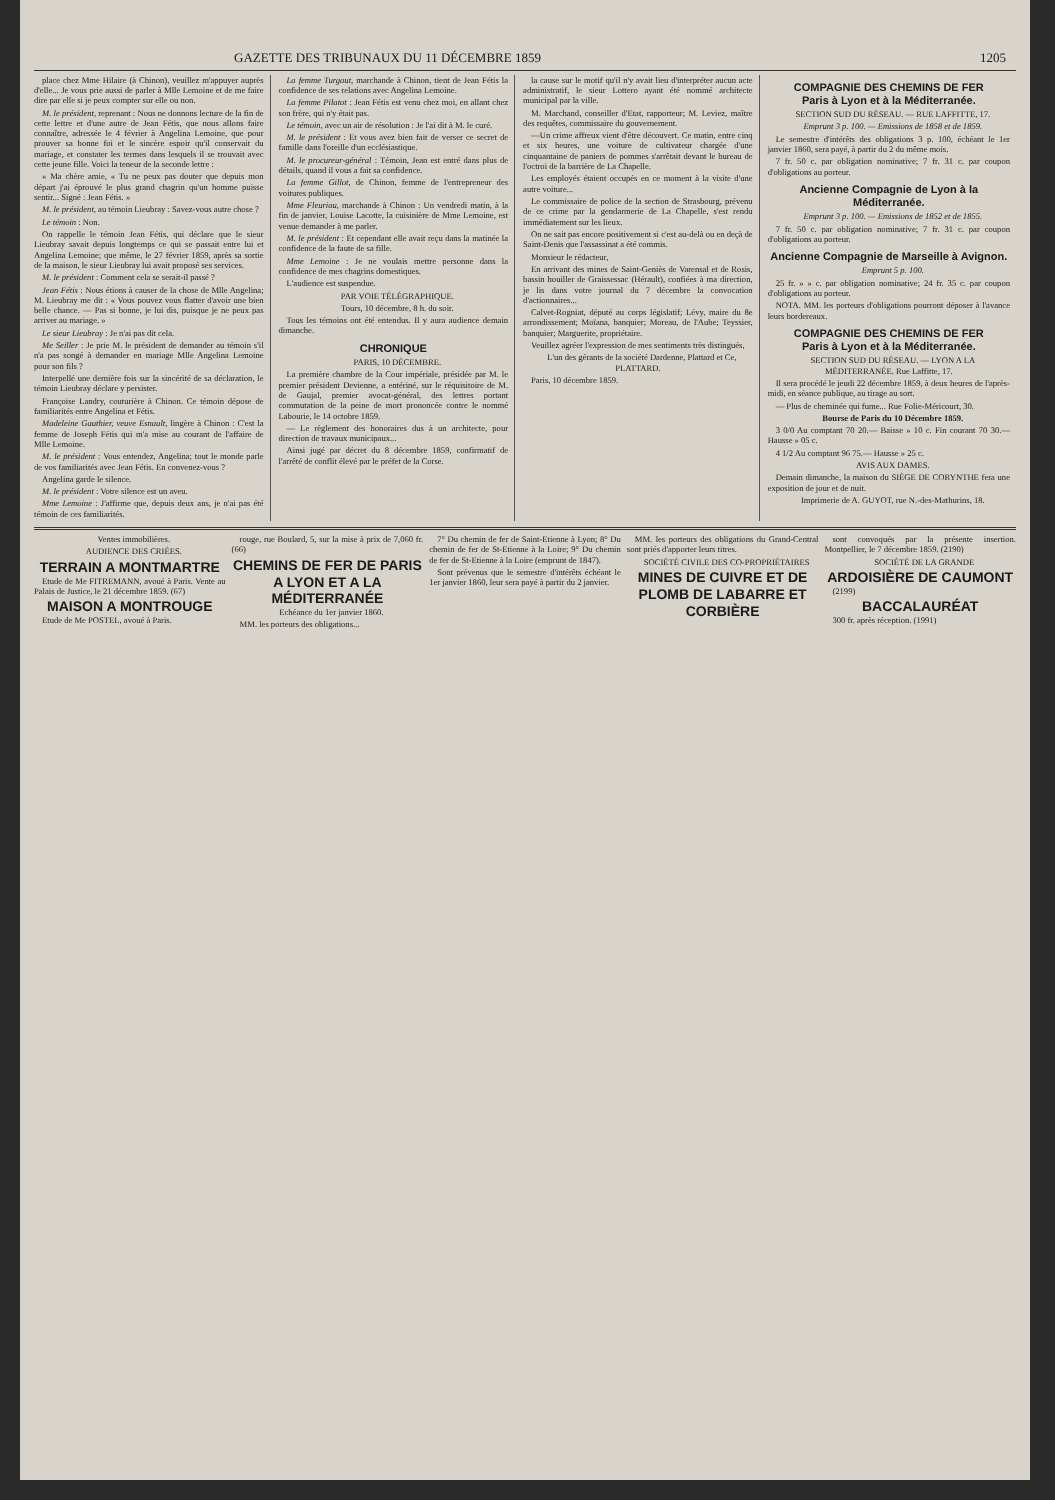GAZETTE DES TRIBUNAUX DU 11 DÉCEMBRE 1859 1205
place chez Mme Hilaire (à Chinon), veuillez m'appuyer auprès d'elle... Je vous prie aussi de parler à Mlle Lemoine et de me faire dire par elle si je peux compter sur elle ou non.
M. le président, reprenant : Nous ne donnons lecture de la fin de cette lettre et d'une autre de Jean Fétis, que nous allons faire connaître, adressée le 4 février à Angelina Lemoine, que pour prouver sa bonne foi et le sincère espoir qu'il conservait du mariage, et constater les termes dans lesquels il se trouvait avec cette jeune fille. Voici la teneur de la seconde lettre :
« Ma chère amie, « Tu ne peux pas douter que depuis mon départ j'ai éprouvé le plus grand chagrin qu'un homme puisse sentir... Signé : Jean Fétis. »
M. le président, au témoin Lieubray : Savez-vous autre chose ?
Le témoin : Non.
On rappelle le témoin Jean Fétis, qui déclare que le sieur Lieubray savait depuis longtemps ce qui se passait entre lui et Angelina Lemoine; que même, le 27 février 1859, après sa sortie de la maison, le sieur Lieubray lui avait proposé ses services.
M. le président : Comment cela se serait-il passé ?
Jean Fétis : Nous étions à causer de la chose de Mlle Angelina; M. Lieubray me dit : « Vous pouvez vous flatter d'avoir une bien belle chance. — Pas si bonne, je lui dis, puisque je ne peux pas arriver au mariage. »
Le sieur Lieubray : Je n'ai pas dit cela.
Me Seiller : Je prie M. le président de demander au témoin s'il n'a pas songé à demander en mariage Mlle Angelina Lemoine pour son fils ?
Interpellé une dernière fois sur la sincérité de sa déclaration, le témoin Lieubray déclare y persister.
Françoise Landry, couturière à Chinon. Ce témoin dépose de familiarités entre Angelina et Fétis.
Madeleine Gauthier, veuve Esnault, lingère à Chinon : C'est la femme de Joseph Fétis qui m'a mise au courant de l'affaire de Mlle Lemoine.
M. le président : Vous entendez, Angelina; tout le monde parle de vos familiarités avec Jean Fétis. En convenez-vous ?
Angelina garde le silence.
M. le président : Votre silence est un aveu.
Mme Lemoine : J'affirme que, depuis deux ans, je n'ai pas été témoin de ces familiarités.
La femme Turgaut, marchande à Chinon, tient de Jean Fétis la confidence de ses relations avec Angelina Lemoine.
La femme Pilatot : Jean Fétis est venu chez moi, en allant chez son frère, qui n'y était pas.
Le témoin, avec un air de résolution : Je l'ai dit à M. le curé.
M. le président : Et vous avez bien fait de verser ce secret de famille dans l'oreille d'un ecclésiastique.
M. le procureur-général : Témoin, Jean est entré dans plus de détails, quand il vous a fait sa confidence.
La femme Gillot, de Chinon, femme de l'entrepreneur des voitures publiques.
Mme Fleuriau, marchande à Chinon : Un vendredi matin, à la fin de janvier, Louise Lacotte, la cuisinière de Mme Lemoine, est venue demander à me parler.
M. le président : Et cependant elle avait reçu dans la matinée la confidence de la faute de sa fille.
Mme Lemoine : Je ne voulais mettre personne dans la confidence de mes chagrins domestiques.
L'audience est suspendue.
PAR VOIE TÉLÉGRAPHIQUE.
Tours, 10 décembre, 8 h. du soir.
Tous les témoins ont été entendus. Il y aura audience demain dimanche.
CHRONIQUE
PARIS, 10 DÉCEMBRE.
La première chambre de la Cour impériale, présidée par M. le premier président Devienne, a entériné, sur le réquisitoire de M. de Gaujal, premier avocat-général, des lettres portant commutation de la peine de mort prononcée contre le nommé Labourie, le 14 octobre 1859.
— Le règlement des honoraires dus à un architecte, pour direction de travaux municipaux...
Ainsi jugé par décret du 8 décembre 1859, confirmatif de l'arrêté de conflit élevé par le préfet de la Corse.
la cause sur le motif qu'il n'y avait lieu d'interpréter aucun acte administratif, le sieur Lottero ayant été nommé architecte municipal par la ville.
M. Marchand, conseiller d'Etat, rapporteur; M. Leviez, maître des requêtes, commissaire du gouvernement.
—Un crime affreux vient d'être découvert. Ce matin, entre cinq et six heures, une voiture de cultivateur chargée d'une cinquantaine de paniers de pommes s'arrêtait devant le bureau de l'octroi de la barrière de La Chapelle.
Les employés étaient occupés en ce moment à la visite d'une autre voiture...
Le commissaire de police de la section de Strasbourg, prévenu de ce crime par la gendarmerie de La Chapelle, s'est rendu immédiatement sur les lieux.
On ne sait pas encore positivement si c'est au-delà ou en deçà de Saint-Denis que l'assassinat a été commis.
Monsieur le rédacteur,
En arrivant des mines de Saint-Geniès de Varensal et de Rosis, bassin houiller de Graissessac (Hérault), confiées à ma direction, je lis dans votre journal du 7 décembre la convocation d'actionnaires...
Calvet-Rogniat, député au corps législatif; Lévy, maire du 8e arrondissement; Moïana, banquier; Moreau, de l'Aube; Teyssier, banquier; Marguerite, propriétaire.
Veuillez agréer l'expression de mes sentiments très distingués,
L'un des gérants de la société Dardenne, Plattard et Ce, PLATTARD.
Paris, 10 décembre 1859.
COMPAGNIE DES CHEMINS DE FER
Paris à Lyon et à la Méditerranée.
SECTION SUD DU RÉSEAU. — RUE LAFFITTE, 17.
Emprunt 3 p. 100. — Emissions de 1858 et de 1859.
Le semestre d'intérêts des obligations 3 p. 100, échéant le 1er janvier 1860, sera payé, à partir du 2 du même mois.
7 fr. 50 c. par obligation nominative; 7 fr. 31 c. par coupon d'obligations au porteur.
Ancienne Compagnie de Lyon à la Méditerranée.
Emprunt 3 p. 100. — Emissions de 1852 et de 1855.
7 fr. 50 c. par obligation nominative; 7 fr. 31 c. par coupon d'obligations au porteur.
Ancienne Compagnie de Marseille à Avignon.
Emprunt 5 p. 100.
25 fr. » » c. par obligation nominative; 24 fr. 35 c. par coupon d'obligations au porteur.
NOTA. MM. les porteurs d'obligations pourront déposer à l'avance leurs bordereaux.
COMPAGNIE DES CHEMINS DE FER
Paris à Lyon et à la Méditerranée.
SECTION SUD DU RÉSEAU. — LYON A LA MÉDITERRANÉE. Rue Laffitte, 17.
Il sera procédé le jeudi 22 décembre 1859, à deux heures de l'après-midi, en séance publique, au tirage au sort.
— Plus de cheminée qui fume... Rue Folie-Méricourt, 30.
Bourse de Paris du 10 Décembre 1859.
3 0/0 Au comptant 70 20.— Baisse » 10 c. Fin courant 70 30.— Hausse » 05 c.
4 1/2 Au comptant 96 75.— Hausse » 25 c.
AVIS AUX DAMES.
Demain dimanche, la maison du SIÈGE DE CORYNTHE fera une exposition de jour et de nuit.
Imprimerie de A. GUYOT, rue N.-des-Mathurins, 18.
Ventes immobilières.
AUDIENCE DES CRIÉES.
TERRAIN A MONTMARTRE
Etude de Me FITREMANN, avoué à Paris. Vente au Palais de Justice, le 21 décembre 1859. (67)
MAISON A MONTROUGE
Etude de Me POSTEL, avoué à Paris.
rouge, rue Boulard, 5, sur la mise à prix de 7,060 fr. (66)
CHEMINS DE FER DE PARIS A LYON ET A LA MÉDITERRANÉE
Echéance du 1er janvier 1860.
MM. les porteurs des obligations...
7° Du chemin de fer de Saint-Etienne à Lyon; 8° Du chemin de fer de St-Etienne à la Loire; 9° Du chemin de fer de St-Etienne à la Loire (emprunt de 1847).
Sont prévenus que le semestre d'intérêts échéant le 1er janvier 1860, leur sera payé à partir du 2 janvier.
MM. les porteurs des obligations du Grand-Central sont priés d'apporter leurs titres.
SOCIÉTÉ CIVILE DES CO-PROPRIÉTAIRES
MINES DE CUIVRE ET DE PLOMB DE LABARRE ET CORBIÈRE
sont convoqués par la présente insertion. Montpellier, le 7 décembre 1859. (2190)
SOCIÉTÉ DE LA GRANDE
ARDOISIÈRE DE CAUMONT
(2199)
BACCALAURÉAT
300 fr. après réception. (1991)